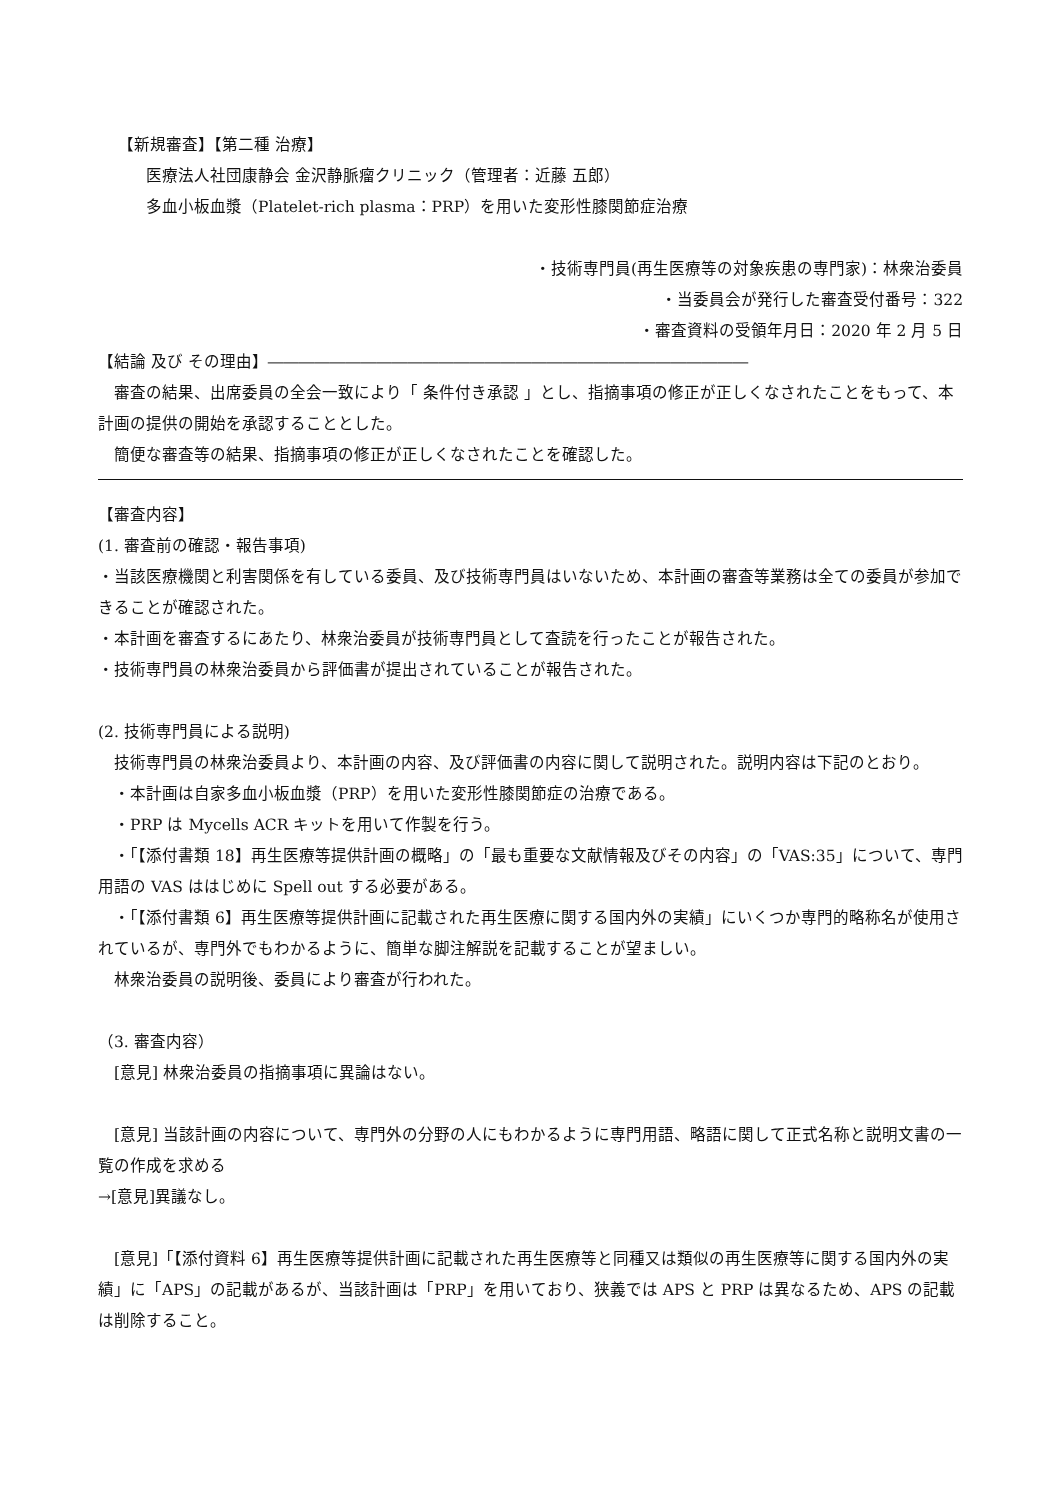【新規審査】【第二種 治療】
医療法人社団康静会 金沢静脈瘤クリニック（管理者：近藤 五郎）
多血小板血漿（Platelet-rich plasma：PRP）を用いた変形性膝関節症治療
・技術専門員(再生医療等の対象疾患の専門家)：林衆治委員
・当委員会が発行した審査受付番号：322
・審査資料の受領年月日：2020 年 2 月 5 日
【結論 及び その理由】―――――――――――――――――――――――――――――――
審査の結果、出席委員の全会一致により「 条件付き承認 」とし、指摘事項の修正が正しくなされたことをもって、本計画の提供の開始を承認することとした。
簡便な審査等の結果、指摘事項の修正が正しくなされたことを確認した。
【審査内容】
(1. 審査前の確認・報告事項)
・当該医療機関と利害関係を有している委員、及び技術専門員はいないため、本計画の審査等業務は全ての委員が参加できることが確認された。
・本計画を審査するにあたり、林衆治委員が技術専門員として査読を行ったことが報告された。
・技術専門員の林衆治委員から評価書が提出されていることが報告された。
(2. 技術専門員による説明)
技術専門員の林衆治委員より、本計画の内容、及び評価書の内容に関して説明された。説明内容は下記のとおり。
・本計画は自家多血小板血漿（PRP）を用いた変形性膝関節症の治療である。
・PRP は Mycells ACR キットを用いて作製を行う。
・「【添付書類 18】再生医療等提供計画の概略」の「最も重要な文献情報及びその内容」の「VAS:35」について、専門用語の VAS ははじめに Spell out する必要がある。
・「【添付書類 6】再生医療等提供計画に記載された再生医療に関する国内外の実績」にいくつか専門的略称名が使用されているが、専門外でもわかるように、簡単な脚注解説を記載することが望ましい。
林衆治委員の説明後、委員により審査が行われた。
（3. 審査内容）
[意見] 林衆治委員の指摘事項に異論はない。
[意見] 当該計画の内容について、専門外の分野の人にもわかるように専門用語、略語に関して正式名称と説明文書の一覧の作成を求める
→[意見]異議なし。
[意見]「【添付資料 6】再生医療等提供計画に記載された再生医療等と同種又は類似の再生医療等に関する国内外の実績」に「APS」の記載があるが、当該計画は「PRP」を用いており、狭義では APS と PRP は異なるため、APS の記載は削除すること。